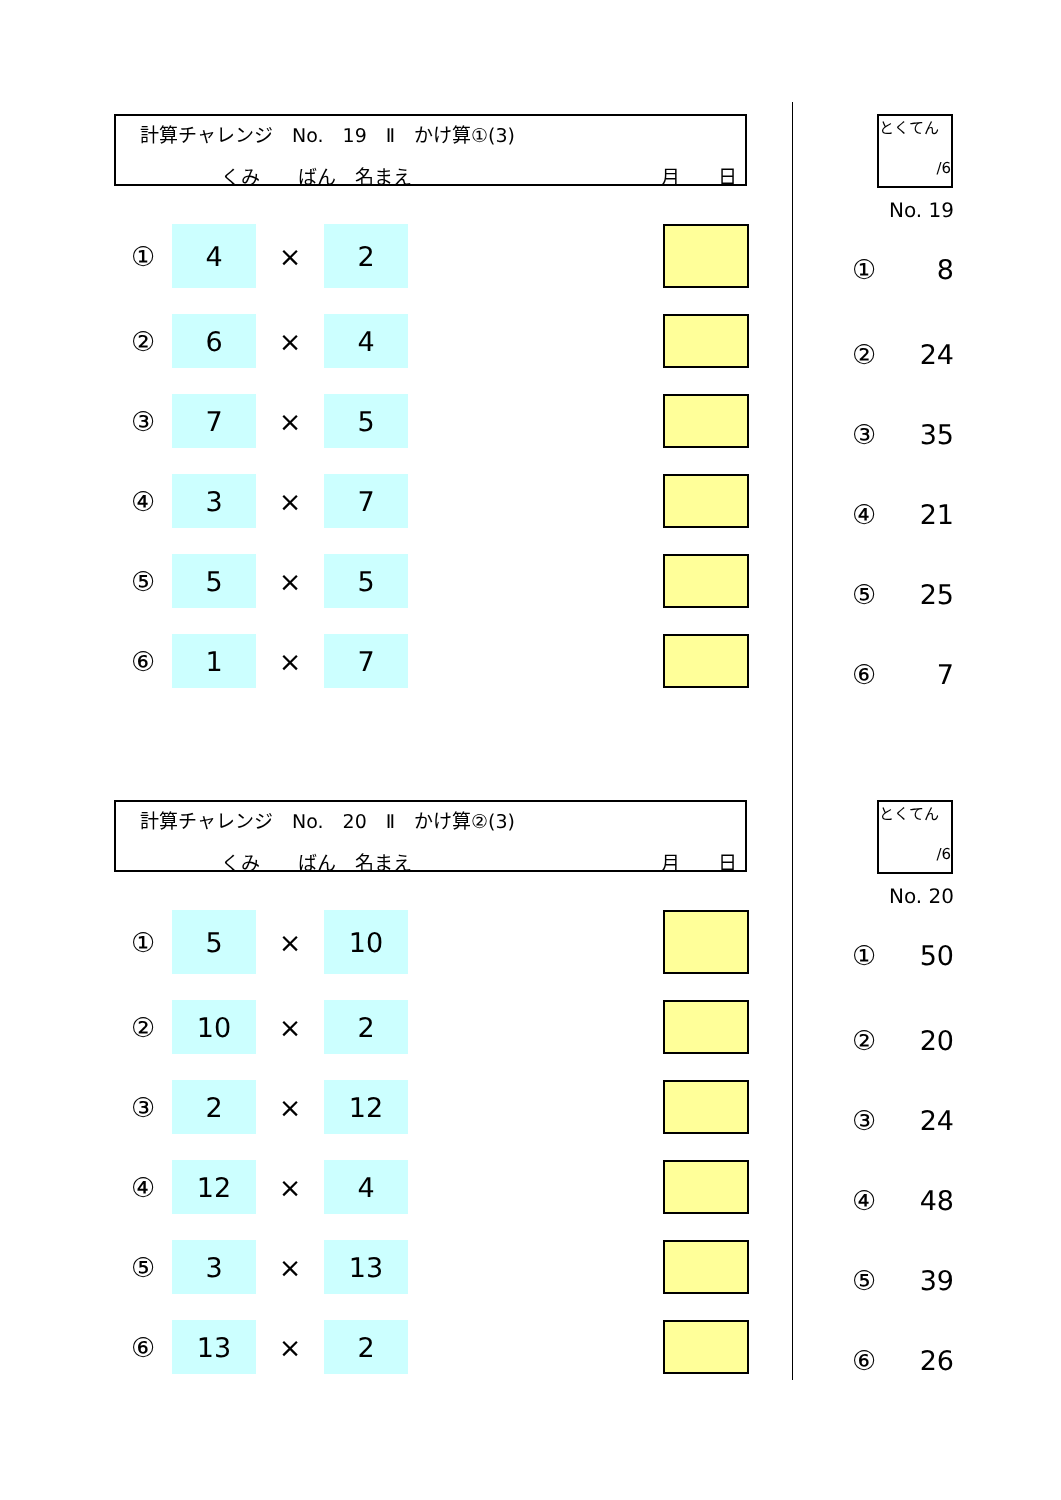計算チャレンジ　No.　19　Ⅱ　かけ算①(3)
くみ　　ばん　名まえ 月　　日
とくてん
/6
No. 19
| ① | 4 | × | 2 | | |
| ② | 6 | × | 4 | | |
| ③ | 7 | × | 5 | | |
| ④ | 3 | × | 7 | | |
| ⑤ | 5 | × | 5 | | |
| ⑥ | 1 | × | 7 | | |
| ① | 8 |
| ② | 24 |
| ③ | 35 |
| ④ | 21 |
| ⑤ | 25 |
| ⑥ | 7 |
計算チャレンジ　No.　20　Ⅱ　かけ算②(3)
くみ　　ばん　名まえ 月　　日
とくてん
/6
No. 20
| ① | 5 | × | 10 | | |
| ② | 10 | × | 2 | | |
| ③ | 2 | × | 12 | | |
| ④ | 12 | × | 4 | | |
| ⑤ | 3 | × | 13 | | |
| ⑥ | 13 | × | 2 | | |
| ① | 50 |
| ② | 20 |
| ③ | 24 |
| ④ | 48 |
| ⑤ | 39 |
| ⑥ | 26 |